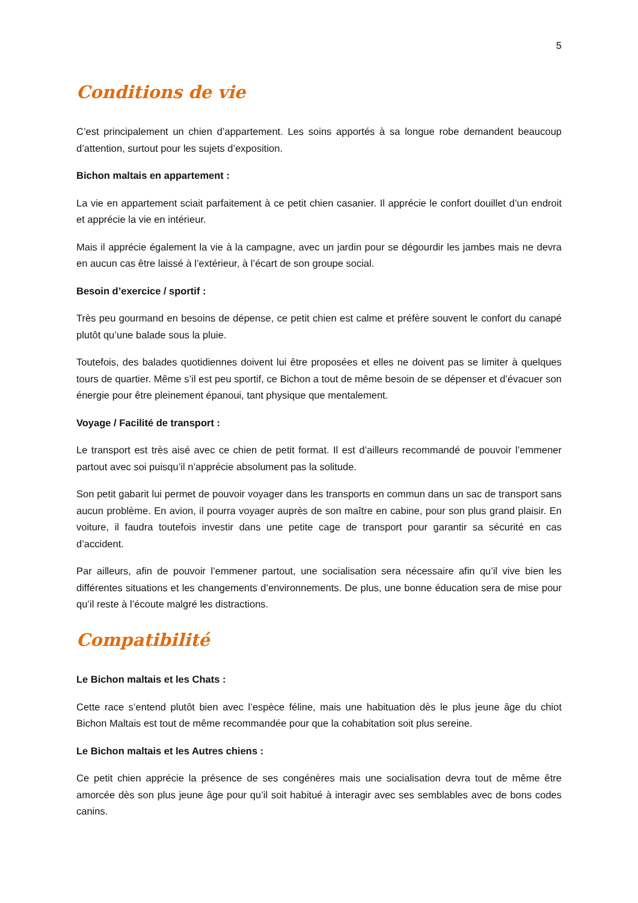5
Conditions de vie
C’est principalement un chien d’appartement. Les soins apportés à sa longue robe demandent beaucoup d’attention, surtout pour les sujets d’exposition.
Bichon maltais en appartement :
La vie en appartement sciait parfaitement à ce petit chien casanier. Il apprécie le confort douillet d’un endroit et apprécie la vie en intérieur.
Mais il apprécie également la vie à la campagne, avec un jardin pour se dégourdir les jambes mais ne devra en aucun cas être laissé à l’extérieur, à l’écart de son groupe social.
Besoin d’exercice / sportif :
Très peu gourmand en besoins de dépense, ce petit chien est calme et préfère souvent le confort du canapé plutôt qu’une balade sous la pluie.
Toutefois, des balades quotidiennes doivent lui être proposées et elles ne doivent pas se limiter à quelques tours de quartier. Même s’il est peu sportif, ce Bichon a tout de même besoin de se dépenser et d’évacuer son énergie pour être pleinement épanoui, tant physique que mentalement.
Voyage / Facilité de transport :
Le transport est très aisé avec ce chien de petit format. Il est d’ailleurs recommandé de pouvoir l’emmener partout avec soi puisqu’il n’apprécie absolument pas la solitude.
Son petit gabarit lui permet de pouvoir voyager dans les transports en commun dans un sac de transport sans aucun problème. En avion, il pourra voyager auprès de son maître en cabine, pour son plus grand plaisir. En voiture, il faudra toutefois investir dans une petite cage de transport pour garantir sa sécurité en cas d’accident.
Par ailleurs, afin de pouvoir l’emmener partout, une socialisation sera nécessaire afin qu’il vive bien les différentes situations et les changements d’environnements. De plus, une bonne éducation sera de mise pour qu’il reste à l’écoute malgré les distractions.
Compatibilité
Le Bichon maltais et les Chats :
Cette race s’entend plutôt bien avec l’espèce féline, mais une habituation dès le plus jeune âge du chiot Bichon Maltais est tout de même recommandée pour que la cohabitation soit plus sereine.
Le Bichon maltais et les Autres chiens :
Ce petit chien apprécie la présence de ses congénères mais une socialisation devra tout de même être amorcée dès son plus jeune âge pour qu’il soit habitué à interagir avec ses semblables avec de bons codes canins.